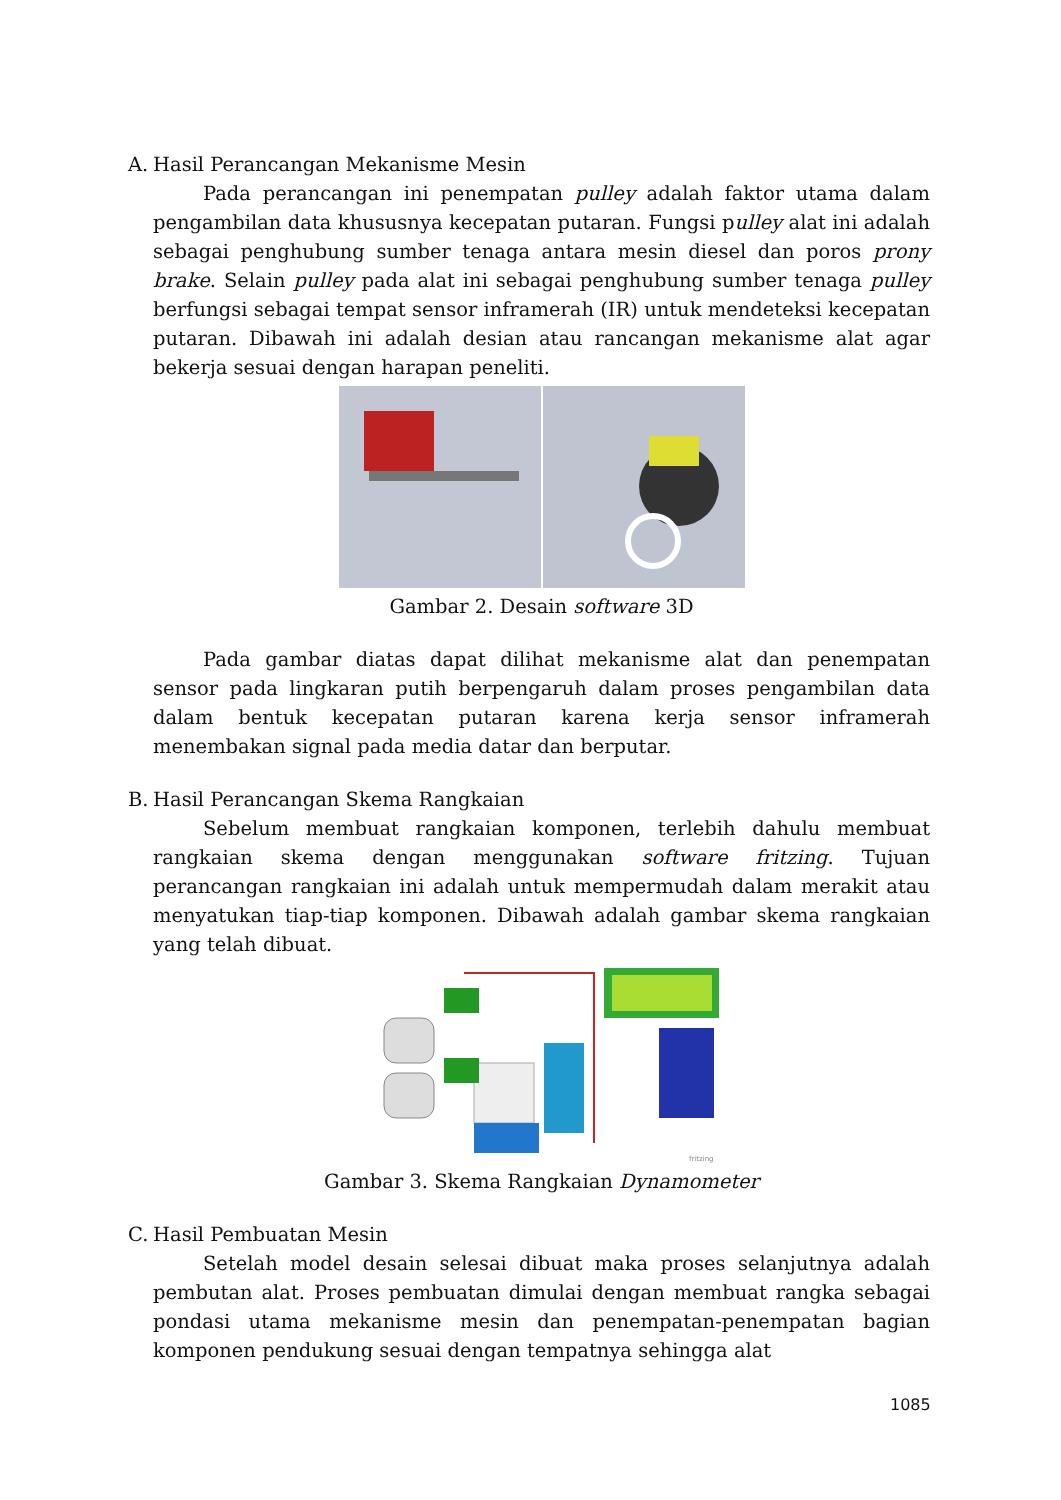A. Hasil Perancangan Mekanisme Mesin
Pada perancangan ini penempatan pulley adalah faktor utama dalam pengambilan data khususnya kecepatan putaran. Fungsi pulley alat ini adalah sebagai penghubung sumber tenaga antara mesin diesel dan poros prony brake. Selain pulley pada alat ini sebagai penghubung sumber tenaga pulley berfungsi sebagai tempat sensor inframerah (IR) untuk mendeteksi kecepatan putaran. Dibawah ini adalah desian atau rancangan mekanisme alat agar bekerja sesuai dengan harapan peneliti.
Gambar 2. Desain software 3D
Pada gambar diatas dapat dilihat mekanisme alat dan penempatan sensor pada lingkaran putih berpengaruh dalam proses pengambilan data dalam bentuk kecepatan putaran karena kerja sensor inframerah menembakan signal pada media datar dan berputar.
B. Hasil Perancangan Skema Rangkaian
Sebelum membuat rangkaian komponen, terlebih dahulu membuat rangkaian skema dengan menggunakan software fritzing. Tujuan perancangan rangkaian ini adalah untuk mempermudah dalam merakit atau menyatukan tiap-tiap komponen. Dibawah adalah gambar skema rangkaian yang telah dibuat.
fritzing
Gambar 3. Skema Rangkaian Dynamometer
C. Hasil Pembuatan Mesin
Setelah model desain selesai dibuat maka proses selanjutnya adalah pembutan alat. Proses pembuatan dimulai dengan membuat rangka sebagai pondasi utama mekanisme mesin dan penempatan-penempatan bagian komponen pendukung sesuai dengan tempatnya sehingga alat
1085